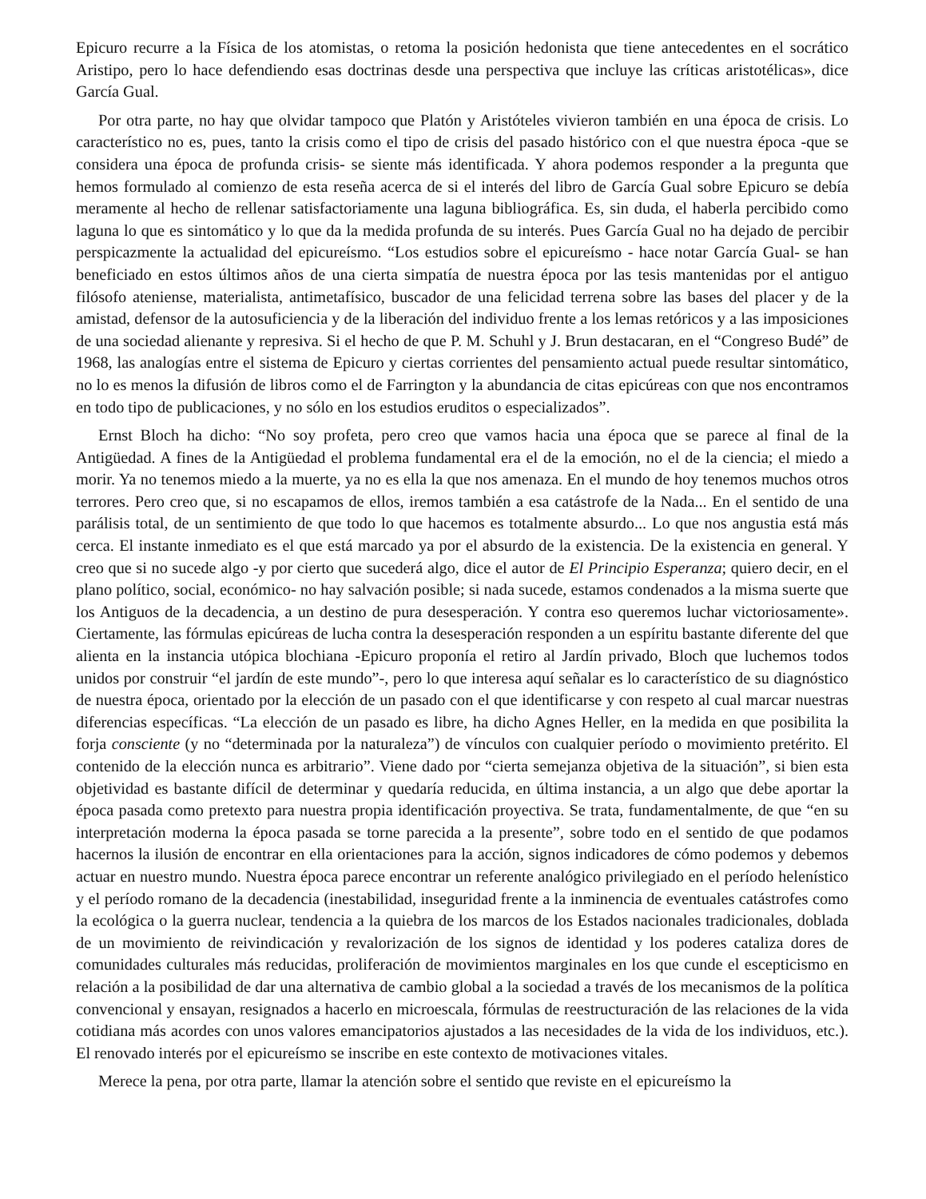Epicuro recurre a la Física de los atomistas, o retoma la posición hedonista que tiene antecedentes en el socrático Aristipo, pero lo hace defendiendo esas doctrinas desde una perspectiva que incluye las críticas aristotélicas», dice García Gual.
Por otra parte, no hay que olvidar tampoco que Platón y Aristóteles vivieron también en una época de crisis. Lo característico no es, pues, tanto la crisis como el tipo de crisis del pasado histórico con el que nuestra época -que se considera una época de profunda crisis- se siente más identificada. Y ahora podemos responder a la pregunta que hemos formulado al comienzo de esta reseña acerca de si el interés del libro de García Gual sobre Epicuro se debía meramente al hecho de rellenar satisfactoriamente una laguna bibliográfica. Es, sin duda, el haberla percibido como laguna lo que es sintomático y lo que da la medida profunda de su interés. Pues García Gual no ha dejado de percibir perspicazmente la actualidad del epicureísmo. “Los estudios sobre el epicureísmo - hace notar García Gual- se han beneficiado en estos últimos años de una cierta simpatía de nuestra época por las tesis mantenidas por el antiguo filósofo ateniense, materialista, antimetafísico, buscador de una felicidad terrena sobre las bases del placer y de la amistad, defensor de la autosuficiencia y de la liberación del individuo frente a los lemas retóricos y a las imposiciones de una sociedad alienante y represiva. Si el hecho de que P. M. Schuhl y J. Brun destacaran, en el “Congreso Budé” de 1968, las analogías entre el sistema de Epicuro y ciertas corrientes del pensamiento actual puede resultar sintomático, no lo es menos la difusión de libros como el de Farrington y la abundancia de citas epicúreas con que nos encontramos en todo tipo de publicaciones, y no sólo en los estudios eruditos o especializados”.
Ernst Bloch ha dicho: “No soy profeta, pero creo que vamos hacia una época que se parece al final de la Antigüedad. A fines de la Antigüedad el problema fundamental era el de la emoción, no el de la ciencia; el miedo a morir. Ya no tenemos miedo a la muerte, ya no es ella la que nos amenaza. En el mundo de hoy tenemos muchos otros terrores. Pero creo que, si no escapamos de ellos, iremos también a esa catástrofe de la Nada... En el sentido de una parálisis total, de un sentimiento de que todo lo que hacemos es totalmente absurdo... Lo que nos angustia está más cerca. El instante inmediato es el que está marcado ya por el absurdo de la existencia. De la existencia en general. Y creo que si no sucede algo -y por cierto que sucederá algo, dice el autor de El Principio Esperanza; quiero decir, en el plano político, social, económico- no hay salvación posible; si nada sucede, estamos condenados a la misma suerte que los Antiguos de la decadencia, a un destino de pura desesperación. Y contra eso queremos luchar victoriosamente». Ciertamente, las fórmulas epicúreas de lucha contra la desesperación responden a un espíritu bastante diferente del que alienta en la instancia utópica blochiana -Epicuro proponía el retiro al Jardín privado, Bloch que luchemos todos unidos por construir “el jardín de este mundo”-, pero lo que interesa aquí señalar es lo característico de su diagnóstico de nuestra época, orientado por la elección de un pasado con el que identificarse y con respeto al cual marcar nuestras diferencias específicas. “La elección de un pasado es libre, ha dicho Agnes Heller, en la medida en que posibilita la forja consciente (y no “determinada por la naturaleza”) de vínculos con cualquier período o movimiento pretérito. El contenido de la elección nunca es arbitrario”. Viene dado por “cierta semejanza objetiva de la situación”, si bien esta objetividad es bastante difícil de determinar y quedaría reducida, en última instancia, a un algo que debe aportar la época pasada como pretexto para nuestra propia identificación proyectiva. Se trata, fundamentalmente, de que “en su interpretación moderna la época pasada se torne parecida a la presente”, sobre todo en el sentido de que podamos hacernos la ilusión de encontrar en ella orientaciones para la acción, signos indicadores de cómo podemos y debemos actuar en nuestro mundo. Nuestra época parece encontrar un referente analógico privilegiado en el período helenístico y el período romano de la decadencia (inestabilidad, inseguridad frente a la inminencia de eventuales catástrofes como la ecológica o la guerra nuclear, tendencia a la quiebra de los marcos de los Estados nacionales tradicionales, doblada de un movimiento de reivindicación y revalorización de los signos de identidad y los poderes cataliza dores de comunidades culturales más reducidas, proliferación de movimientos marginales en los que cunde el escepticismo en relación a la posibilidad de dar una alternativa de cambio global a la sociedad a través de los mecanismos de la política convencional y ensayan, resignados a hacerlo en microescala, fórmulas de reestructuración de las relaciones de la vida cotidiana más acordes con unos valores emancipatorios ajustados a las necesidades de la vida de los individuos, etc.). El renovado interés por el epicureísmo se inscribe en este contexto de motivaciones vitales.
Merece la pena, por otra parte, llamar la atención sobre el sentido que reviste en el epicureísmo la